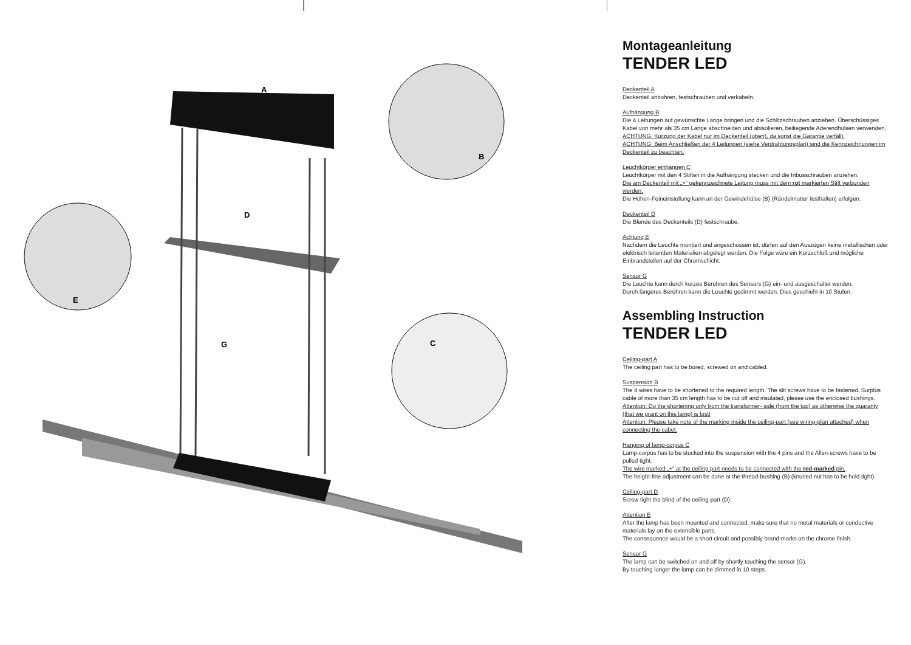A
B
C
D
E
G
Montageanleitung
TENDER LED
Deckenteil A
Deckenteil anbohren, festschrauben und verkabeln.
Aufhängung B
Die 4 Leitungen auf gewünschte Länge bringen und die Schlitzschrauben anziehen. Überschüssiges Kabel von mehr als 35 cm Länge abschneiden und abisolieren, beiliegende Aderendhülsen verwenden.
ACHTUNG: Kürzung der Kabel nur im Deckenteil (oben), da sonst die Garantie verfällt.
ACHTUNG: Beim Anschließen der 4 Leitungen (siehe Verdrahtungsplan) sind die Kennzeichnungen im Deckenteil zu beachten.
Leuchtkörper einhängen C
Leuchtkörper mit den 4 Stiften in die Aufhängung stecken und die Inbusschrauben anziehen.
Die am Deckenteil mit „+" gekennzeichnete Leitung muss mit dem rot markierten Stift verbunden werden.
Die Höhen-Feineinstellung kann an der Gewindehülse (B) (Rändelmutter festhalten) erfolgen.
Deckenteil D
Die Blende des Deckenteils (D) festschraube.
Achtung E
Nachdem die Leuchte montiert und angeschossen ist, dürfen auf den Auszügen keine metallischen oder elektrisch leitenden Materialien abgelegt werden. Die Folge wäre ein Kurzschluß und mögliche Einbrandstellen auf der Chromschicht.
Sensor G
Die Leuchte kann durch kurzes Berühren des Sensors (G) ein- und ausgeschaltet werden.
Durch längeres Berühren kann die Leuchte gedimmt werden. Dies geschieht in 10 Stufen.
Assembling Instruction
TENDER LED
Ceiling-part A
The ceiling part has to be bored, screwed on and cabled.
Suspension B
The 4 wires have to be shortened to the required length. The slit screws have to be fastened. Surplus cable of more than 35 cm length has to be cut off and insulated, please use the enclosed bushings.
Attention: Do the shortening only from the transformer- side (from the top) as otherwise the guaranty (that we grant on this lamp) is lost!
Attention: Please take note of the marking inside the ceiling-part (see wiring-plan attached) when connecting the cabel.
Hanging of lamp-corpus C
Lamp-corpus has to be stucked into the suspension with the 4 pins and the Allen-screws have to be pulled tight.
The wire marked „+" at the ceiling part needs to be connected with the red-marked pin.
The height-fine adjustment can be done at the thread-bushing (B) (knurled nut has to be hold tight).
Ceiling-part D
Screw tight the blind of the ceiling-part (D).
Attention E
After the lamp has been mounted and connected, make sure that no metal materials or conductive materials lay on the extensible parts.
The consequence would be a short circuit and possibly brand-marks on the chrome finish.
Sensor G
The lamp can be switched on and off by shortly touching the sensor (G).
By touching longer the lamp can be dimmed in 10 steps.